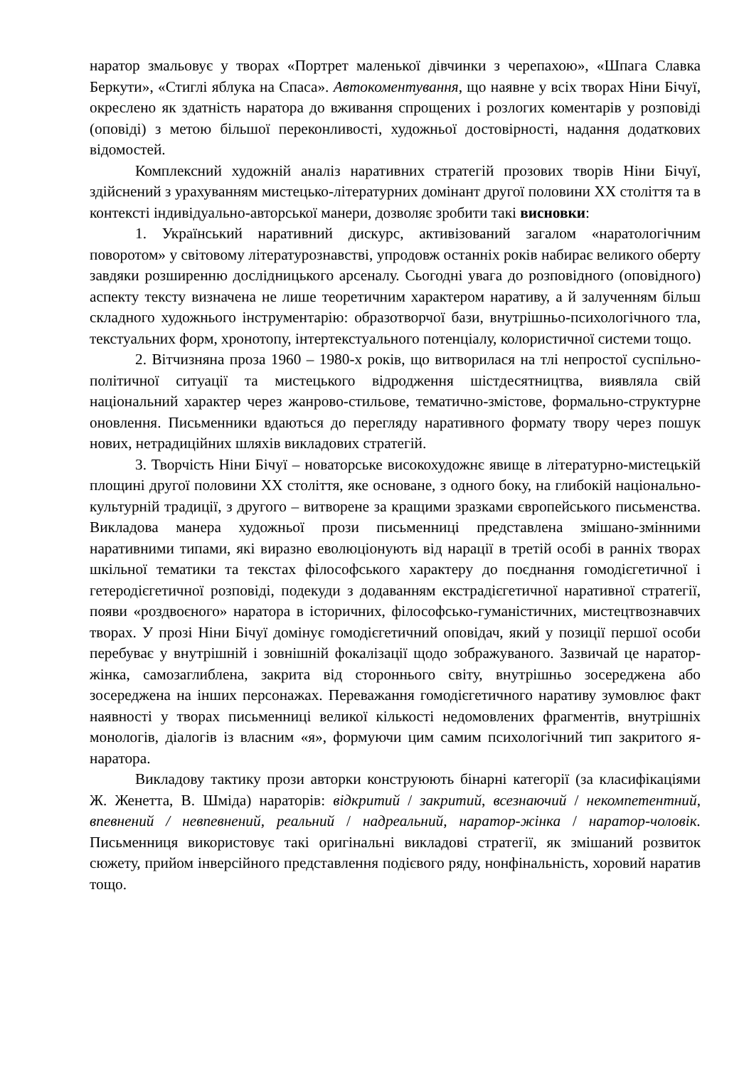наратор змальовує у творах «Портрет маленької дівчинки з черепахою», «Шпага Славка Беркути», «Стиглі яблука на Спаса». Автокоментування, що наявне у всіх творах Ніни Бічуї, окреслено як здатність наратора до вживання спрощених і розлогих коментарів у розповіді (оповіді) з метою більшої переконливості, художньої достовірності, надання додаткових відомостей.
Комплексний художній аналіз наративних стратегій прозових творів Ніни Бічуї, здійснений з урахуванням мистецько-літературних домінант другої половини ХХ століття та в контексті індивідуально-авторської манери, дозволяє зробити такі висновки:
1. Український наративний дискурс, активізований загалом «наратологічним поворотом» у світовому літературознавстві, упродовж останніх років набирає великого оберту завдяки розширенню дослідницького арсеналу. Сьогодні увага до розповідного (оповідного) аспекту тексту визначена не лише теоретичним характером наративу, а й залученням більш складного художнього інструментарію: образотворчої бази, внутрішньо-психологічного тла, текстуальних форм, хронотопу, інтертекстуального потенціалу, колористичної системи тощо.
2. Вітчизняна проза 1960 – 1980-х років, що витворилася на тлі непростої суспільно-політичної ситуації та мистецького відродження шістдесятництва, виявляла свій національний характер через жанрово-стильове, тематично-змістове, формально-структурне оновлення. Письменники вдаються до перегляду наративного формату твору через пошук нових, нетрадиційних шляхів викладових стратегій.
3. Творчість Ніни Бічуї – новаторське висо­кохудожнє явище в літературно-мистецькій площині другої половини ХХ століття, яке основане, з одного боку, на глибокій національно-культурній традиції, з другого – витворене за кращими зразками європейського письменства. Викладова манера художньої прози письменниці представлена змішано-змінними наративними типами, які виразно еволюціонують від нарації в третій особі в ранніх творах шкільної тематики та текстах філософського характеру до поєднання гомодієгетичної і гетеродієгетичної розповіді, подекуди з додаванням екстрадієгетичної наративної стратегії, появи «роздвоєного» наратора в історичних, філософсько-гуманістичних, мистецтвознавчих творах. У прозі Ніни Бічуї домінує гомодієгетичний оповідач, який у позиції першої особи перебуває у внутрішній і зовнішній фокалізації щодо зображуваного. Зазвичай це наратор-жінка, самозаглиблена, закрита від стороннього світу, внутрішньо зосереджена або зосереджена на інших персонажах. Переважання гомодієгетичного наративу зумовлює факт наявності у творах письменниці великої кількості недомовлених фрагментів, внутрішніх монологів, діалогів із власним «я», формуючи цим самим психологічний тип закритого я-наратора.
Викладову тактику прози авторки конструюють бінарні категорії (за класифікаціями Ж. Женетта, В. Шміда) нараторів: відкритий / закритий, всезнаючий / некомпетентний, впевнений / невпевнений, реальний / надреальний, наратор-жінка / наратор-чоловік. Письменниця використовує такі оригінальні викладові стратегії, як змішаний розвиток сюжету, прийом інверсійного представлення подієвого ряду, нонфінальність, хоровий наратив тощо.